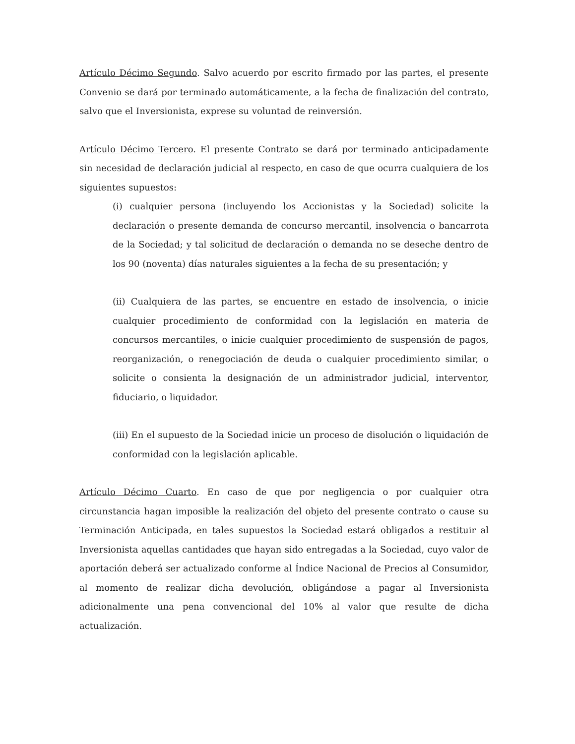Artículo Décimo Segundo. Salvo acuerdo por escrito firmado por las partes, el presente Convenio se dará por terminado automáticamente, a la fecha de finalización del contrato, salvo que el Inversionista, exprese su voluntad de reinversión.
Artículo Décimo Tercero. El presente Contrato se dará por terminado anticipadamente sin necesidad de declaración judicial al respecto, en caso de que ocurra cualquiera de los siguientes supuestos:
(i) cualquier persona (incluyendo los Accionistas y la Sociedad) solicite la declaración o presente demanda de concurso mercantil, insolvencia o bancarrota de la Sociedad; y tal solicitud de declaración o demanda no se deseche dentro de los 90 (noventa) días naturales siguientes a la fecha de su presentación; y
(ii) Cualquiera de las partes, se encuentre en estado de insolvencia, o inicie cualquier procedimiento de conformidad con la legislación en materia de concursos mercantiles, o inicie cualquier procedimiento de suspensión de pagos, reorganización, o renegociación de deuda o cualquier procedimiento similar, o solicite o consienta la designación de un administrador judicial, interventor, fiduciario, o liquidador.
(iii) En el supuesto de la Sociedad inicie un proceso de disolución o liquidación de conformidad con la legislación aplicable.
Artículo Décimo Cuarto. En caso de que por negligencia o por cualquier otra circunstancia hagan imposible la realización del objeto del presente contrato o cause su Terminación Anticipada, en tales supuestos la Sociedad estará obligados a restituir al Inversionista aquellas cantidades que hayan sido entregadas a la Sociedad, cuyo valor de aportación deberá ser actualizado conforme al Índice Nacional de Precios al Consumidor, al momento de realizar dicha devolución, obligándose a pagar al Inversionista adicionalmente una pena convencional del 10% al valor que resulte de dicha actualización.